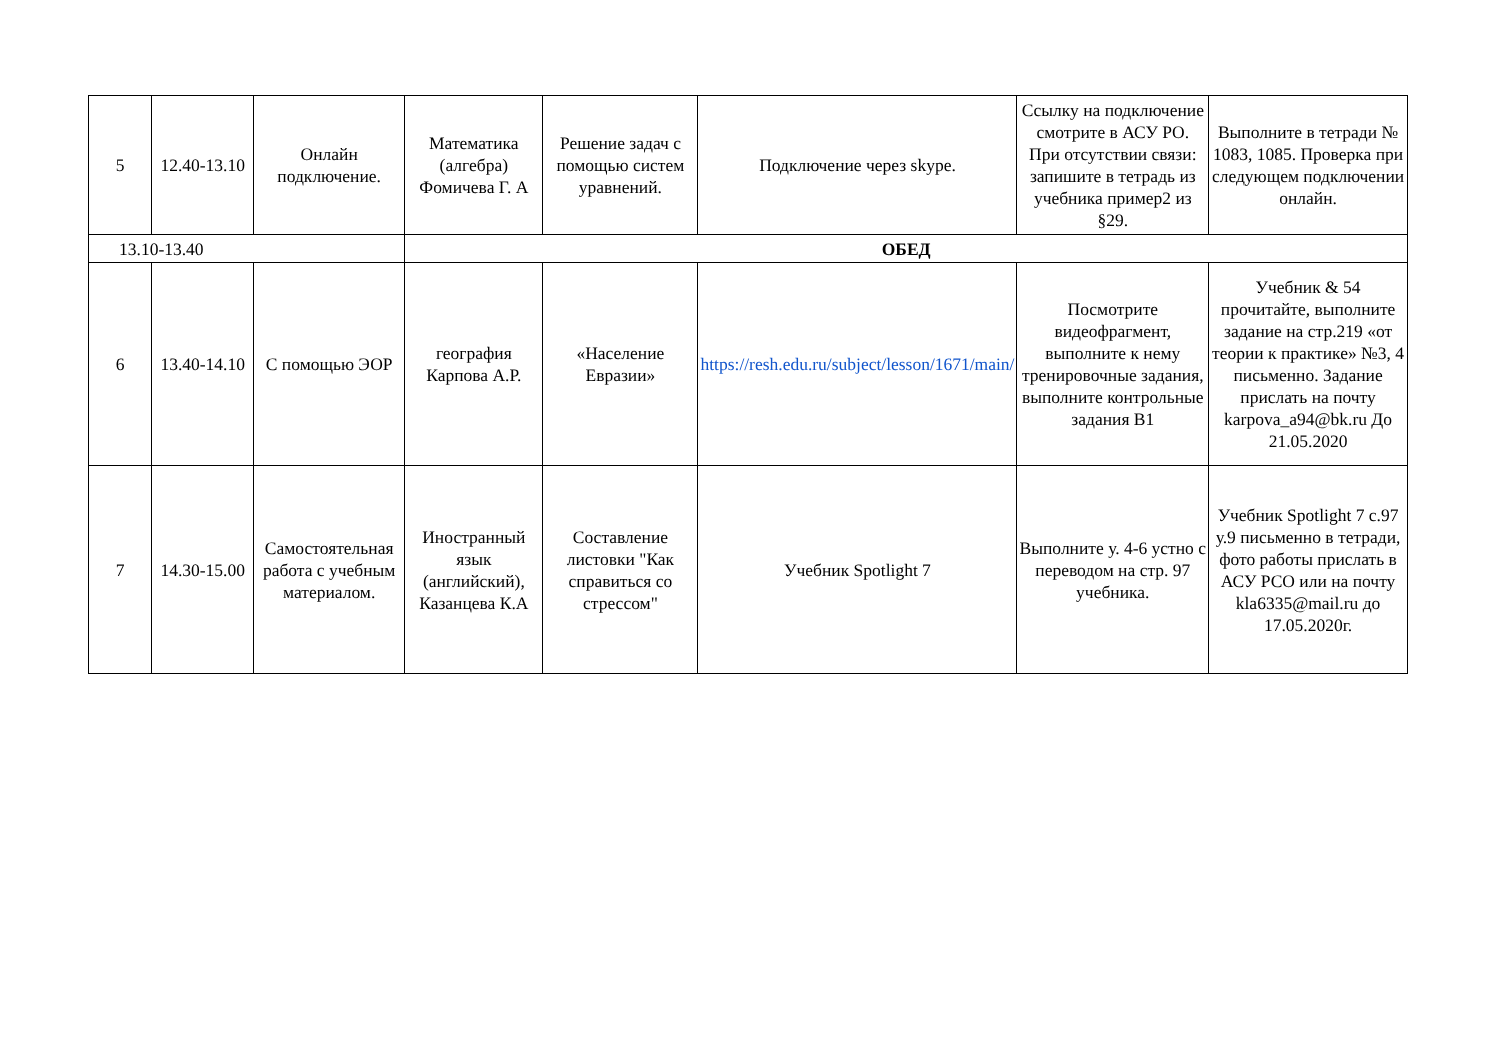| 5 | 12.40-13.10 | Онлайн подключение. | Математика (алгебра) Фомичева Г. А | Решение задач с помощью систем уравнений. | Подключение через skype. | Ссылку на подключение смотрите в АСУ РО. При отсутствии связи: запишите в тетрадь из учебника пример2 из §29. | Выполните в тетради № 1083, 1085. Проверка при следующем подключении онлайн. |
| 13.10-13.40 | | | ОБЕД | | | | |
| 6 | 13.40-14.10 | С помощью ЭОР | география Карпова А.Р. | «Население Евразии» | https://resh.edu.ru/subject/lesson/1671/main/ | Посмотрите видеофрагмент, выполните к нему тренировочные задания, выполните контрольные задания В1 | Учебник & 54 прочитайте, выполните задание на стр.219 «от теории к практике» №3, 4 письменно. Задание прислать на почту karpova_a94@bk.ru До 21.05.2020 |
| 7 | 14.30-15.00 | Самостоятельная работа с учебным материалом. | Иностранный язык (английский), Казанцева К.А | Составление листовки "Как справиться со стрессом" | Учебник Spotlight 7 | Выполните у. 4-6 устно с переводом на стр. 97 учебника. | Учебник Spotlight 7 с.97 у.9 письменно в тетради, фото работы прислать в АСУ РСО или на почту kla6335@mail.ru до 17.05.2020г. |